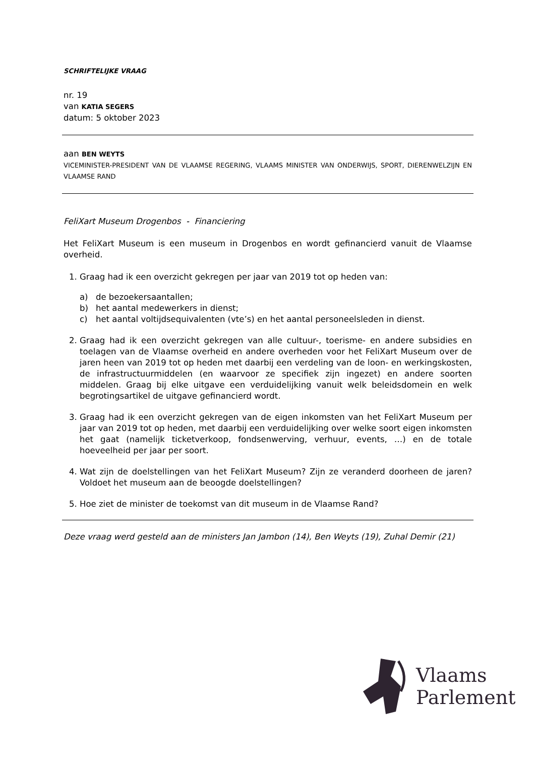SCHRIFTELIJKE VRAAG
nr. 19
van KATIA SEGERS
datum: 5 oktober 2023
aan BEN WEYTS
VICEMINISTER-PRESIDENT VAN DE VLAAMSE REGERING, VLAAMS MINISTER VAN ONDERWIJS, SPORT, DIERENWELZIJN EN VLAAMSE RAND
FeliXart Museum Drogenbos - Financiering
Het FeliXart Museum is een museum in Drogenbos en wordt gefinancierd vanuit de Vlaamse overheid.
1. Graag had ik een overzicht gekregen per jaar van 2019 tot op heden van:
a) de bezoekersaantallen;
b) het aantal medewerkers in dienst;
c) het aantal voltijdsequivalenten (vte’s) en het aantal personeelsleden in dienst.
2. Graag had ik een overzicht gekregen van alle cultuur-, toerisme- en andere subsidies en toelagen van de Vlaamse overheid en andere overheden voor het FeliXart Museum over de jaren heen van 2019 tot op heden met daarbij een verdeling van de loon- en werkingskosten, de infrastructuurmiddelen (en waarvoor ze specifiek zijn ingezet) en andere soorten middelen. Graag bij elke uitgave een verduidelijking vanuit welk beleidsdomein en welk begrotingsartikel de uitgave gefinancierd wordt.
3. Graag had ik een overzicht gekregen van de eigen inkomsten van het FeliXart Museum per jaar van 2019 tot op heden, met daarbij een verduidelijking over welke soort eigen inkomsten het gaat (namelijk ticketverkoop, fondsenwerving, verhuur, events, …) en de totale hoeveelheid per jaar per soort.
4. Wat zijn de doelstellingen van het FeliXart Museum? Zijn ze veranderd doorheen de jaren? Voldoet het museum aan de beoogde doelstellingen?
5. Hoe ziet de minister de toekomst van dit museum in de Vlaamse Rand?
Deze vraag werd gesteld aan de ministers Jan Jambon (14), Ben Weyts (19), Zuhal Demir (21)
Vlaams
Parlement